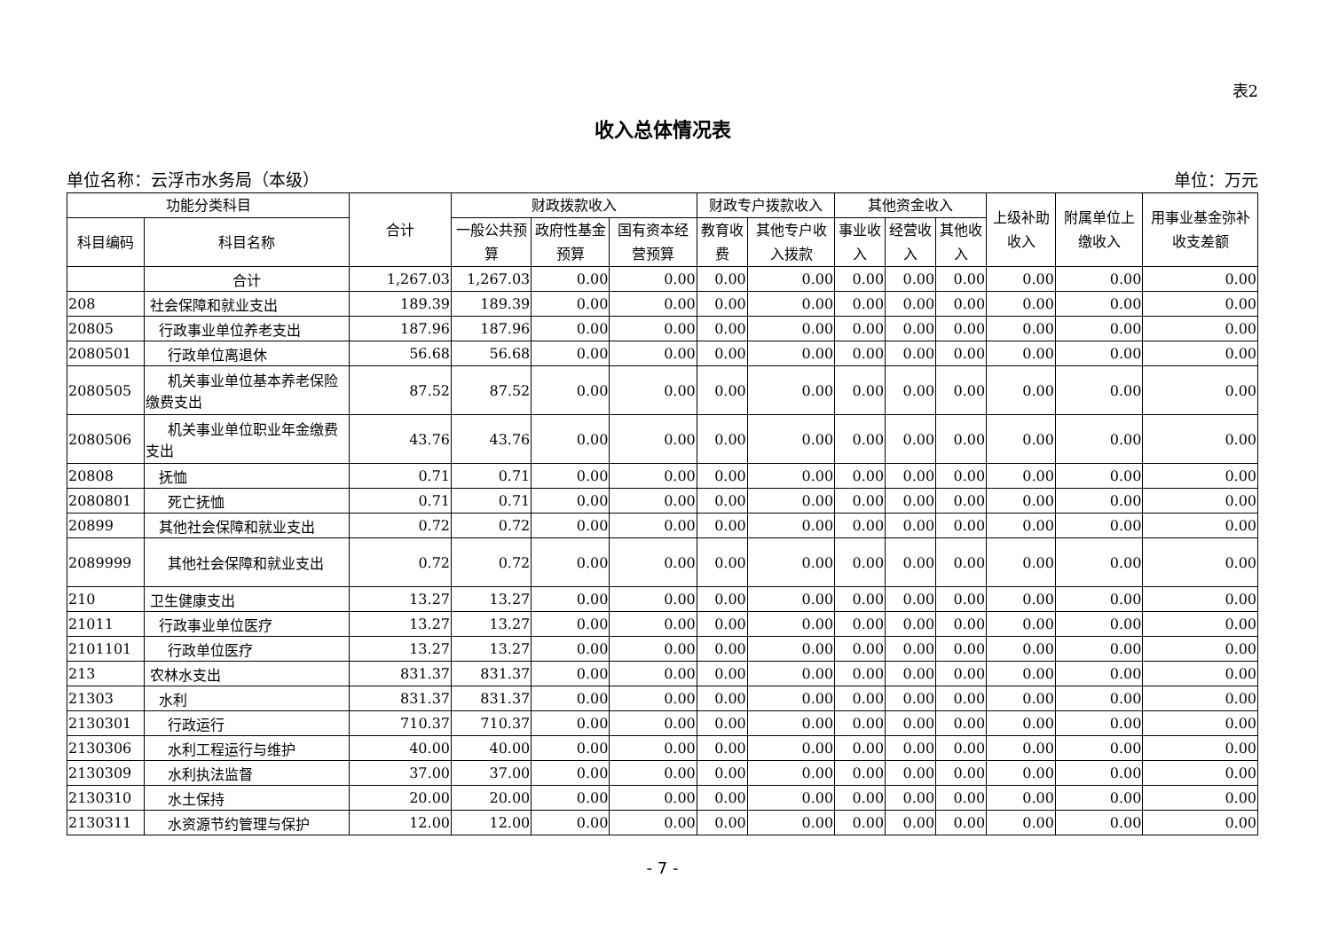表2
收入总体情况表
单位名称：云浮市水务局（本级） 单位：万元
| 功能分类科目 | | 合计 | 财政拨款收入 | | | 财政专户拨款收入 | | 其他资金收入 | | | 上级补助收入 | 附属单位上缴收入 | 用事业基金弥补收支差额 |
| --- | --- | --- | --- | --- | --- | --- | --- | --- | --- | --- | --- | --- | --- |
| 科目编码 | 科目名称 | | 一般公共预算 | 政府性基金预算 | 国有资本经营预算 | 教育收费 | 其他专户收入拨款 | 事业收入 | 经营收入 | 其他收入 | | | |
| | 合计 | 1,267.03 | 1,267.03 | 0.00 | 0.00 | 0.00 | 0.00 | 0.00 | 0.00 | 0.00 | 0.00 | 0.00 | 0.00 |
| 208 | 社会保障和就业支出 | 189.39 | 189.39 | 0.00 | 0.00 | 0.00 | 0.00 | 0.00 | 0.00 | 0.00 | 0.00 | 0.00 | 0.00 |
| 20805 | 行政事业单位养老支出 | 187.96 | 187.96 | 0.00 | 0.00 | 0.00 | 0.00 | 0.00 | 0.00 | 0.00 | 0.00 | 0.00 | 0.00 |
| 2080501 | 行政单位离退休 | 56.68 | 56.68 | 0.00 | 0.00 | 0.00 | 0.00 | 0.00 | 0.00 | 0.00 | 0.00 | 0.00 | 0.00 |
| 2080505 | 机关事业单位基本养老保险缴费支出 | 87.52 | 87.52 | 0.00 | 0.00 | 0.00 | 0.00 | 0.00 | 0.00 | 0.00 | 0.00 | 0.00 | 0.00 |
| 2080506 | 机关事业单位职业年金缴费支出 | 43.76 | 43.76 | 0.00 | 0.00 | 0.00 | 0.00 | 0.00 | 0.00 | 0.00 | 0.00 | 0.00 | 0.00 |
| 20808 | 抚恤 | 0.71 | 0.71 | 0.00 | 0.00 | 0.00 | 0.00 | 0.00 | 0.00 | 0.00 | 0.00 | 0.00 | 0.00 |
| 2080801 | 死亡抚恤 | 0.71 | 0.71 | 0.00 | 0.00 | 0.00 | 0.00 | 0.00 | 0.00 | 0.00 | 0.00 | 0.00 | 0.00 |
| 20899 | 其他社会保障和就业支出 | 0.72 | 0.72 | 0.00 | 0.00 | 0.00 | 0.00 | 0.00 | 0.00 | 0.00 | 0.00 | 0.00 | 0.00 |
| 2089999 | 其他社会保障和就业支出 | 0.72 | 0.72 | 0.00 | 0.00 | 0.00 | 0.00 | 0.00 | 0.00 | 0.00 | 0.00 | 0.00 | 0.00 |
| 210 | 卫生健康支出 | 13.27 | 13.27 | 0.00 | 0.00 | 0.00 | 0.00 | 0.00 | 0.00 | 0.00 | 0.00 | 0.00 | 0.00 |
| 21011 | 行政事业单位医疗 | 13.27 | 13.27 | 0.00 | 0.00 | 0.00 | 0.00 | 0.00 | 0.00 | 0.00 | 0.00 | 0.00 | 0.00 |
| 2101101 | 行政单位医疗 | 13.27 | 13.27 | 0.00 | 0.00 | 0.00 | 0.00 | 0.00 | 0.00 | 0.00 | 0.00 | 0.00 | 0.00 |
| 213 | 农林水支出 | 831.37 | 831.37 | 0.00 | 0.00 | 0.00 | 0.00 | 0.00 | 0.00 | 0.00 | 0.00 | 0.00 | 0.00 |
| 21303 | 水利 | 831.37 | 831.37 | 0.00 | 0.00 | 0.00 | 0.00 | 0.00 | 0.00 | 0.00 | 0.00 | 0.00 | 0.00 |
| 2130301 | 行政运行 | 710.37 | 710.37 | 0.00 | 0.00 | 0.00 | 0.00 | 0.00 | 0.00 | 0.00 | 0.00 | 0.00 | 0.00 |
| 2130306 | 水利工程运行与维护 | 40.00 | 40.00 | 0.00 | 0.00 | 0.00 | 0.00 | 0.00 | 0.00 | 0.00 | 0.00 | 0.00 | 0.00 |
| 2130309 | 水利执法监督 | 37.00 | 37.00 | 0.00 | 0.00 | 0.00 | 0.00 | 0.00 | 0.00 | 0.00 | 0.00 | 0.00 | 0.00 |
| 2130310 | 水土保持 | 20.00 | 20.00 | 0.00 | 0.00 | 0.00 | 0.00 | 0.00 | 0.00 | 0.00 | 0.00 | 0.00 | 0.00 |
| 2130311 | 水资源节约管理与保护 | 12.00 | 12.00 | 0.00 | 0.00 | 0.00 | 0.00 | 0.00 | 0.00 | 0.00 | 0.00 | 0.00 | 0.00 |
- 7 -